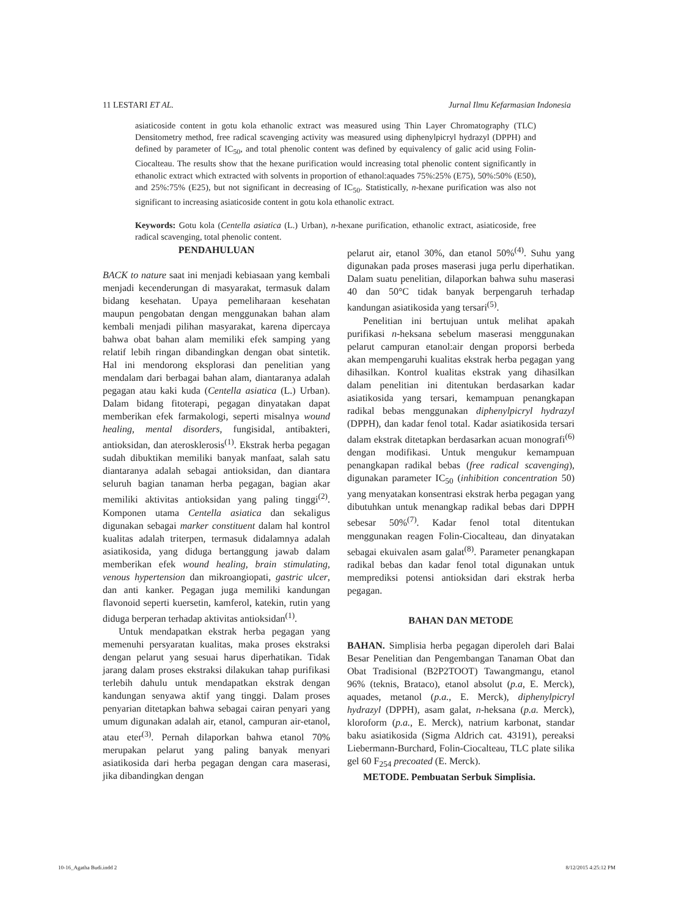11 LESTARI ET AL. Jurnal Ilmu Kefarmasian Indonesia
asiaticoside content in gotu kola ethanolic extract was measured using Thin Layer Chromatography (TLC) Densitometry method, free radical scavenging activity was measured using diphenylpicryl hydrazyl (DPPH) and defined by parameter of IC<sub>50</sub>, and total phenolic content was defined by equivalency of galic acid using Folin-Ciocalteau. The results show that the hexane purification would increasing total phenolic content significantly in ethanolic extract which extracted with solvents in proportion of ethanol:aquades 75%:25% (E75), 50%:50% (E50), and 25%:75% (E25), but not significant in decreasing of IC<sub>50</sub>. Statistically, n-hexane purification was also not significant to increasing asiaticoside content in gotu kola ethanolic extract.
Keywords: Gotu kola (Centella asiatica (L.) Urban), n-hexane purification, ethanolic extract, asiaticoside, free radical scavenging, total phenolic content.
PENDAHULUAN
BACK to nature saat ini menjadi kebiasaan yang kembali menjadi kecenderungan di masyarakat, termasuk dalam bidang kesehatan. Upaya pemeliharaan kesehatan maupun pengobatan dengan menggunakan bahan alam kembali menjadi pilihan masyarakat, karena dipercaya bahwa obat bahan alam memiliki efek samping yang relatif lebih ringan dibandingkan dengan obat sintetik. Hal ini mendorong eksplorasi dan penelitian yang mendalam dari berbagai bahan alam, diantaranya adalah pegagan atau kaki kuda (Centella asiatica (L.) Urban). Dalam bidang fitoterapi, pegagan dinyatakan dapat memberikan efek farmakologi, seperti misalnya wound healing, mental disorders, fungisidal, antibakteri, antioksidan, dan aterosklerosis<sup>(1)</sup>. Ekstrak herba pegagan sudah dibuktikan memiliki banyak manfaat, salah satu diantaranya adalah sebagai antioksidan, dan diantara seluruh bagian tanaman herba pegagan, bagian akar memiliki aktivitas antioksidan yang paling tinggi<sup>(2)</sup>. Komponen utama Centella asiatica dan sekaligus digunakan sebagai marker constituent dalam hal kontrol kualitas adalah triterpen, termasuk didalamnya adalah asiatikosida, yang diduga bertanggung jawab dalam memberikan efek wound healing, brain stimulating, venous hypertension dan mikroangiopati, gastric ulcer, dan anti kanker. Pegagan juga memiliki kandungan flavonoid seperti kuersetin, kamferol, katekin, rutin yang diduga berperan terhadap aktivitas antioksidan<sup>(1)</sup>.
Untuk mendapatkan ekstrak herba pegagan yang memenuhi persyaratan kualitas, maka proses ekstraksi dengan pelarut yang sesuai harus diperhatikan. Tidak jarang dalam proses ekstraksi dilakukan tahap purifikasi terlebih dahulu untuk mendapatkan ekstrak dengan kandungan senyawa aktif yang tinggi. Dalam proses penyarian ditetapkan bahwa sebagai cairan penyari yang umum digunakan adalah air, etanol, campuran air-etanol, atau eter<sup>(3)</sup>. Pernah dilaporkan bahwa etanol 70% merupakan pelarut yang paling banyak menyari asiatikosida dari herba pegagan dengan cara maserasi, jika dibandingkan dengan
pelarut air, etanol 30%, dan etanol 50%<sup>(4)</sup>. Suhu yang digunakan pada proses maserasi juga perlu diperhatikan. Dalam suatu penelitian, dilaporkan bahwa suhu maserasi 40 dan 50°C tidak banyak berpengaruh terhadap kandungan asiatikosida yang tersari<sup>(5)</sup>.
Penelitian ini bertujuan untuk melihat apakah purifikasi n-heksana sebelum maserasi menggunakan pelarut campuran etanol:air dengan proporsi berbeda akan mempengaruhi kualitas ekstrak herba pegagan yang dihasilkan. Kontrol kualitas ekstrak yang dihasilkan dalam penelitian ini ditentukan berdasarkan kadar asiatikosida yang tersari, kemampuan penangkapan radikal bebas menggunakan diphenylpicryl hydrazyl (DPPH), dan kadar fenol total. Kadar asiatikosida tersari dalam ekstrak ditetapkan berdasarkan acuan monografi<sup>(6)</sup> dengan modifikasi. Untuk mengukur kemampuan penangkapan radikal bebas (free radical scavenging), digunakan parameter IC<sub>50</sub> (inhibition concentration 50) yang menyatakan konsentrasi ekstrak herba pegagan yang dibutuhkan untuk menangkap radikal bebas dari DPPH sebesar 50%<sup>(7)</sup>. Kadar fenol total ditentukan menggunakan reagen Folin-Ciocalteau, dan dinyatakan sebagai ekuivalen asam galat<sup>(8)</sup>. Parameter penangkapan radikal bebas dan kadar fenol total digunakan untuk memprediksi potensi antioksidan dari ekstrak herba pegagan.
BAHAN DAN METODE
BAHAN. Simplisia herba pegagan diperoleh dari Balai Besar Penelitian dan Pengembangan Tanaman Obat dan Obat Tradisional (B2P2TOOT) Tawangmangu, etanol 96% (teknis, Brataco), etanol absolut (p.a, E. Merck), aquades, metanol (p.a., E. Merck), diphenylpicryl hydrazyl (DPPH), asam galat, n-heksana (p.a. Merck), kloroform (p.a., E. Merck), natrium karbonat, standar baku asiatikosida (Sigma Aldrich cat. 43191), pereaksi Liebermann-Burchard, Folin-Ciocalteau, TLC plate silika gel 60 F<sub>254</sub> precoated (E. Merck).
METODE. Pembuatan Serbuk Simplisia.
10-16_Agatha Budi.indd 2 8/12/2015 4:25:12 PM